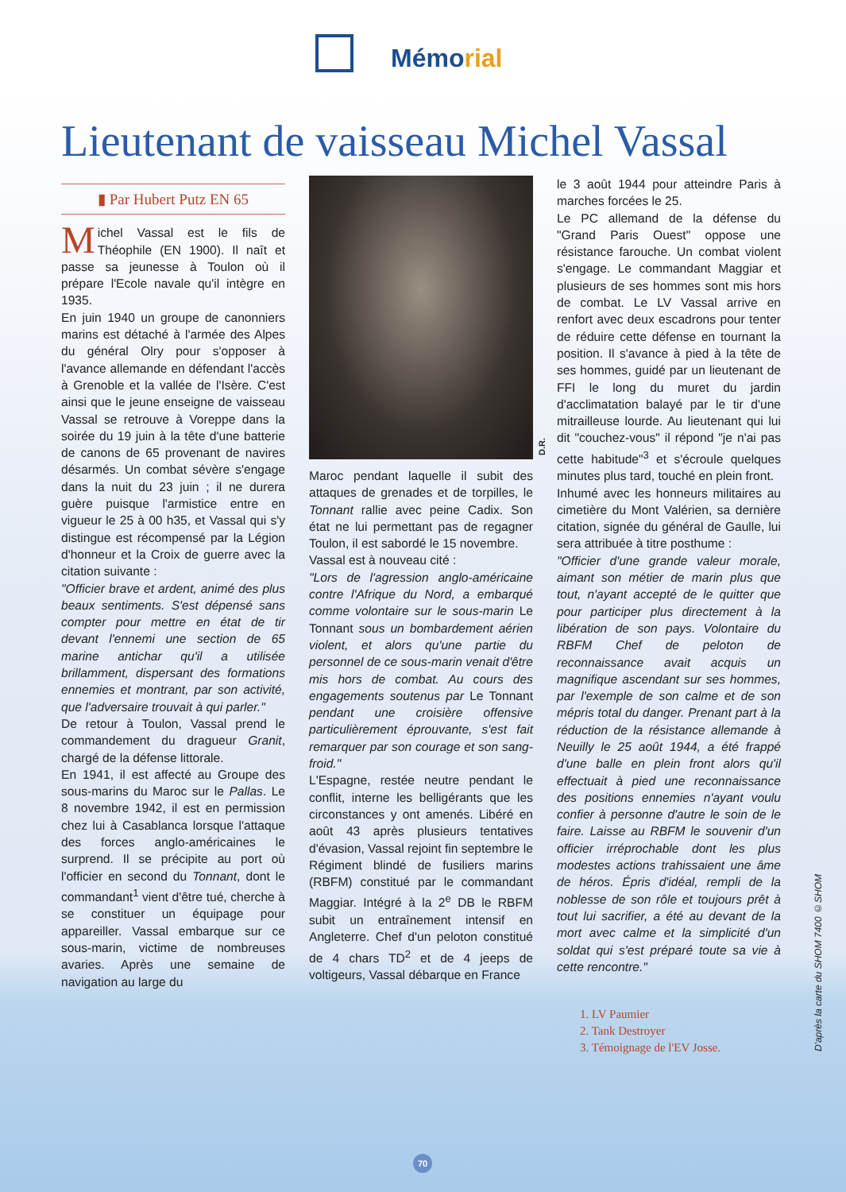Mémorial
Lieutenant de vaisseau Michel Vassal
▮ Par Hubert Putz EN 65
Michel Vassal est le fils de Théophile (EN 1900). Il naît et passe sa jeunesse à Toulon où il prépare l'Ecole navale qu'il intègre en 1935.
En juin 1940 un groupe de canonniers marins est détaché à l'armée des Alpes du général Olry pour s'opposer à l'avance allemande en défendant l'accès à Grenoble et la vallée de l'Isère. C'est ainsi que le jeune enseigne de vaisseau Vassal se retrouve à Voreppe dans la soirée du 19 juin à la tête d'une batterie de canons de 65 provenant de navires désarmés. Un combat sévère s'engage dans la nuit du 23 juin ; il ne durera guère puisque l'armistice entre en vigueur le 25 à 00 h35, et Vassal qui s'y distingue est récompensé par la Légion d'honneur et la Croix de guerre avec la citation suivante :
"Officier brave et ardent, animé des plus beaux sentiments. S'est dépensé sans compter pour mettre en état de tir devant l'ennemi une section de 65 marine antichar qu'il a utilisée brillamment, dispersant des formations ennemies et montrant, par son activité, que l'adversaire trouvait à qui parler."
De retour à Toulon, Vassal prend le commandement du dragueur Granit, chargé de la défense littorale.
En 1941, il est affecté au Groupe des sous-marins du Maroc sur le Pallas. Le 8 novembre 1942, il est en permission chez lui à Casablanca lorsque l'attaque des forces anglo-américaines le surprend. Il se précipite au port où l'officier en second du Tonnant, dont le commandant<sup>1</sup> vient d'être tué, cherche à se constituer un équipage pour appareiller. Vassal embarque sur ce sous-marin, victime de nombreuses avaries. Après une semaine de navigation au large du
D.R.
Maroc pendant laquelle il subit des attaques de grenades et de torpilles, le Tonnant rallie avec peine Cadix. Son état ne lui permettant pas de regagner Toulon, il est sabordé le 15 novembre.
Vassal est à nouveau cité :
"Lors de l'agression anglo-américaine contre l'Afrique du Nord, a embarqué comme volontaire sur le sous-marin Le Tonnant sous un bombardement aérien violent, et alors qu'une partie du personnel de ce sous-marin venait d'être mis hors de combat. Au cours des engagements soutenus par Le Tonnant pendant une croisière offensive particulièrement éprouvante, s'est fait remarquer par son courage et son sang-froid."
L'Espagne, restée neutre pendant le conflit, interne les belligérants que les circonstances y ont amenés. Libéré en août 43 après plusieurs tentatives d'évasion, Vassal rejoint fin septembre le Régiment blindé de fusiliers marins (RBFM) constitué par le commandant Maggiar. Intégré à la 2<sup>e</sup> DB le RBFM subit un entraînement intensif en Angleterre. Chef d'un peloton constitué de 4 chars TD<sup>2</sup> et de 4 jeeps de voltigeurs, Vassal débarque en France
le 3 août 1944 pour atteindre Paris à marches forcées le 25.
Le PC allemand de la défense du "Grand Paris Ouest" oppose une résistance farouche. Un combat violent s'engage. Le commandant Maggiar et plusieurs de ses hommes sont mis hors de combat. Le LV Vassal arrive en renfort avec deux escadrons pour tenter de réduire cette défense en tournant la position. Il s'avance à pied à la tête de ses hommes, guidé par un lieutenant de FFI le long du muret du jardin d'acclimatation balayé par le tir d'une mitrailleuse lourde. Au lieutenant qui lui dit "couchez-vous" il répond "je n'ai pas cette habitude"<sup>3</sup> et s'écroule quelques minutes plus tard, touché en plein front.
Inhumé avec les honneurs militaires au cimetière du Mont Valérien, sa dernière citation, signée du général de Gaulle, lui sera attribuée à titre posthume :
"Officier d'une grande valeur morale, aimant son métier de marin plus que tout, n'ayant accepté de le quitter que pour participer plus directement à la libération de son pays. Volontaire du RBFM Chef de peloton de reconnaissance avait acquis un magnifique ascendant sur ses hommes, par l'exemple de son calme et de son mépris total du danger. Prenant part à la réduction de la résistance allemande à Neuilly le 25 août 1944, a été frappé d'une balle en plein front alors qu'il effectuait à pied une reconnaissance des positions ennemies n'ayant voulu confier à personne d'autre le soin de le faire. Laisse au RBFM le souvenir d'un officier irréprochable dont les plus modestes actions trahissaient une âme de héros. Épris d'idéal, rempli de la noblesse de son rôle et toujours prêt à tout lui sacrifier, a été au devant de la mort avec calme et la simplicité d'un soldat qui s'est préparé toute sa vie à cette rencontre."
1. LV Paumier
2. Tank Destroyer
3. Témoignage de l'EV Josse.
D'après la carte du SHOM 7400 ©SHOM
70